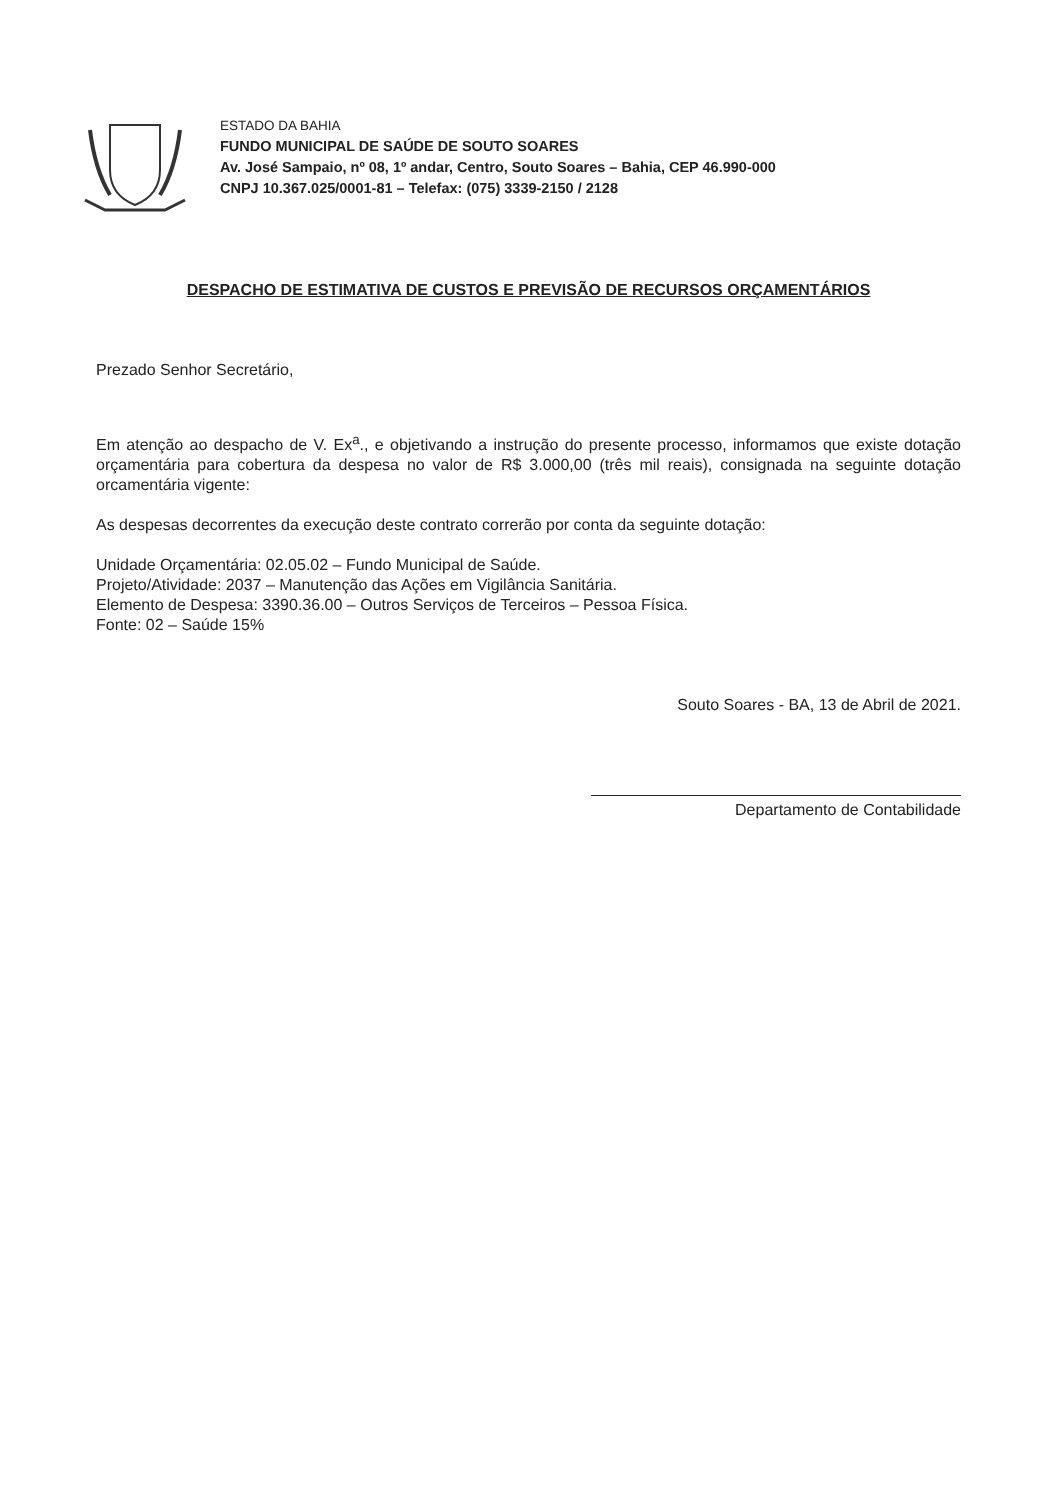ESTADO DA BAHIA
FUNDO MUNICIPAL DE SAÚDE DE SOUTO SOARES
Av. José Sampaio, nº 08, 1º andar, Centro, Souto Soares – Bahia, CEP 46.990-000
CNPJ 10.367.025/0001-81 – Telefax: (075) 3339-2150 / 2128
DESPACHO DE ESTIMATIVA DE CUSTOS E PREVISÃO DE RECURSOS ORÇAMENTÁRIOS
Prezado Senhor Secretário,
Em atenção ao despacho de V. Ex<sup>a</sup>., e objetivando a instrução do presente processo, informamos que existe dotação orçamentária para cobertura da despesa no valor de R$ 3.000,00 (três mil reais), consignada na seguinte dotação orcamentária vigente:
As despesas decorrentes da execução deste contrato correrão por conta da seguinte dotação:
Unidade Orçamentária: 02.05.02 – Fundo Municipal de Saúde.
Projeto/Atividade: 2037 – Manutenção das Ações em Vigilância Sanitária.
Elemento de Despesa: 3390.36.00 – Outros Serviços de Terceiros – Pessoa Física.
Fonte: 02 – Saúde 15%
Souto Soares - BA, 13 de Abril de 2021.
Departamento de Contabilidade